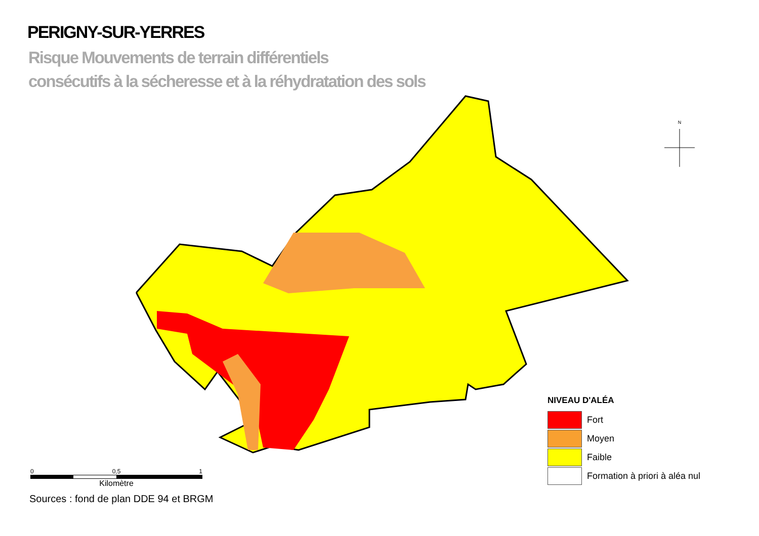N
PERIGNY-SUR-YERRES
Risque Mouvements de terrain différentiels
consécutifs à la sécheresse et à la réhydratation des sols
NIVEAU D'ALÉA
Fort
Moyen
Faible
Formation à priori à aléa nul
0 0,5 1
Kilomètre
Sources : fond de plan DDE 94 et BRGM